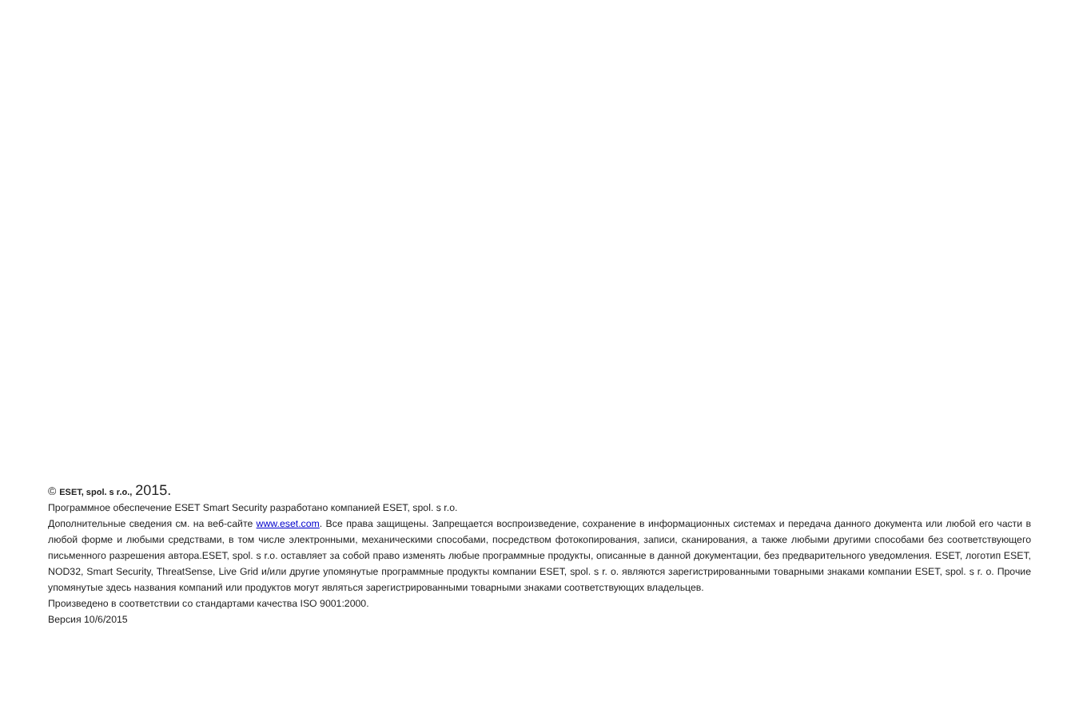© ESET, spol. s r.o., 2015.
Программное обеспечение ESET Smart Security разработано компанией ESET, spol. s r.o.
Дополнительные сведения см. на веб-сайте www.eset.com. Все права защищены. Запрещается воспроизведение, сохранение в информационных системах и передача данного документа или любой его части в любой форме и любыми средствами, в том числе электронными, механическими способами, посредством фотокопирования, записи, сканирования, а также любыми другими способами без соответствующего письменного разрешения автора.ESET, spol. s r.o. оставляет за собой право изменять любые программные продукты, описанные в данной документации, без предварительного уведомления. ESET, логотип ESET, NOD32, Smart Security, ThreatSense, Live Grid и/или другие упомянутые программные продукты компании ESET, spol. s r. o. являются зарегистрированными товарными знаками компании ESET, spol. s r. o. Прочие упомянутые здесь названия компаний или продуктов могут являться зарегистрированными товарными знаками соответствующих владельцев.
Произведено в соответствии со стандартами качества ISO 9001:2000.
Версия 10/6/2015